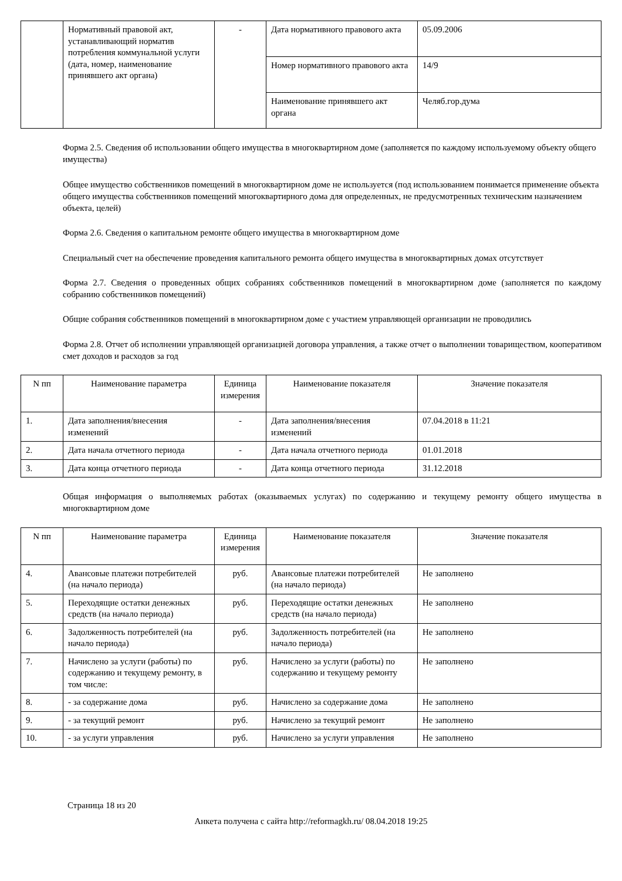| | Нормативный правовой акт, устанавливающий норматив потребления коммунальной услуги (дата, номер, наименование принявшего акт органа) | - | Дата нормативного правового акта | 05.09.2006 |
| | | | Номер нормативного правового акта | 14/9 |
| | | | Наименование принявшего акт органа | Челяб.гор.дума |
Форма 2.5. Сведения об использовании общего имущества в многоквартирном доме (заполняется по каждому используемому объекту общего имущества)
Общее имущество собственников помещений в многоквартирном доме не используется (под использованием понимается применение объекта общего имущества собственников помещений многоквартирного дома для определенных, не предусмотренных техническим назначением объекта, целей)
Форма 2.6. Сведения о капитальном ремонте общего имущества в многоквартирном доме
Специальный счет на обеспечение проведения капитального ремонта общего имущества в многоквартирных домах отсутствует
Форма 2.7. Сведения о проведенных общих собраниях собственников помещений в многоквартирном доме (заполняется по каждому собранию собственников помещений)
Общие собрания собственников помещений в многоквартирном доме с участием управляющей организации не проводились
Форма 2.8. Отчет об исполнении управляющей организацией договора управления, а также отчет о выполнении товариществом, кооперативом смет доходов и расходов за год
| N пп | Наименование параметра | Единица измерения | Наименование показателя | Значение показателя |
| --- | --- | --- | --- | --- |
| 1. | Дата заполнения/внесения изменений | - | Дата заполнения/внесения изменений | 07.04.2018 в 11:21 |
| 2. | Дата начала отчетного периода | - | Дата начала отчетного периода | 01.01.2018 |
| 3. | Дата конца отчетного периода | - | Дата конца отчетного периода | 31.12.2018 |
Общая информация о выполняемых работах (оказываемых услугах) по содержанию и текущему ремонту общего имущества в многоквартирном доме
| N пп | Наименование параметра | Единица измерения | Наименование показателя | Значение показателя |
| --- | --- | --- | --- | --- |
| 4. | Авансовые платежи потребителей (на начало периода) | руб. | Авансовые платежи потребителей (на начало периода) | Не заполнено |
| 5. | Переходящие остатки денежных средств (на начало периода) | руб. | Переходящие остатки денежных средств (на начало периода) | Не заполнено |
| 6. | Задолженность потребителей (на начало периода) | руб. | Задолженность потребителей (на начало периода) | Не заполнено |
| 7. | Начислено за услуги (работы) по содержанию и текущему ремонту, в том числе: | руб. | Начислено за услуги (работы) по содержанию и текущему ремонту | Не заполнено |
| 8. | - за содержание дома | руб. | Начислено за содержание дома | Не заполнено |
| 9. | - за текущий ремонт | руб. | Начислено за текущий ремонт | Не заполнено |
| 10. | - за услуги управления | руб. | Начислено за услуги управления | Не заполнено |
Страница 18 из 20
Анкета получена с сайта http://reformagkh.ru/ 08.04.2018 19:25